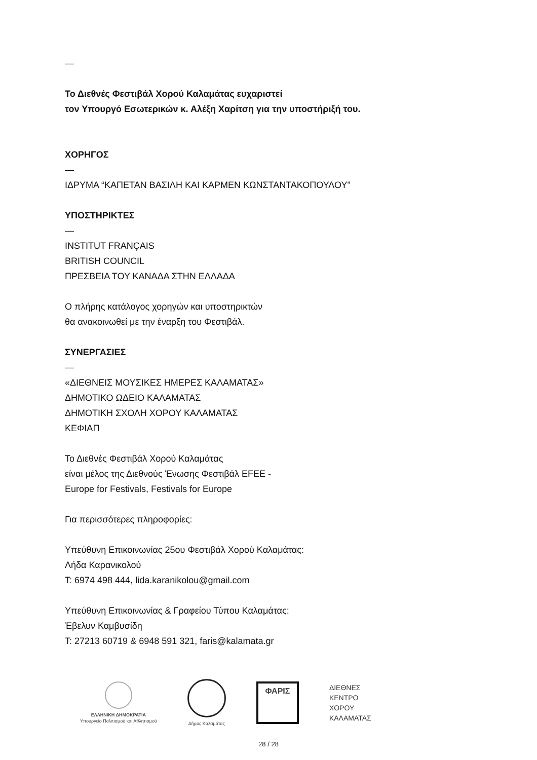—
Το Διεθνές Φεστιβάλ Χορού Καλαμάτας ευχαριστεί
τον Υπουργό Εσωτερικών κ. Αλέξη Χαρίτση για την υποστήριξή του.
ΧΟΡΗΓΟΣ
—
ΙΔΡΥΜΑ “ΚΑΠΕΤΑΝ ΒΑΣΙΛΗ ΚΑΙ ΚΑΡΜΕΝ ΚΩΝΣΤΑΝΤΑΚΟΠΟΥΛΟΥ”
ΥΠΟΣΤΗΡΙΚΤΕΣ
—
INSTITUT FRANÇAIS
BRITISH COUNCIL
ΠΡΕΣΒΕΙΑ ΤΟΥ ΚΑΝΑΔΑ ΣΤΗΝ ΕΛΛΑΔΑ
Ο πλήρης κατάλογος χορηγών και υποστηρικτών
θα ανακοινωθεί με την έναρξη του Φεστιβάλ.
ΣΥΝΕΡΓΑΣΙΕΣ
—
«ΔΙΕΘΝΕΙΣ ΜΟΥΣΙΚΕΣ ΗΜΕΡΕΣ ΚΑΛΑΜΑΤΑΣ»
ΔΗΜΟΤΙΚΟ ΩΔΕΙΟ ΚΑΛΑΜΑΤΑΣ
ΔΗΜΟΤΙΚΗ ΣΧΟΛΗ ΧΟΡΟΥ ΚΑΛΑΜΑΤΑΣ
ΚΕΦΙΑΠ
Το Διεθνές Φεστιβάλ Χορού Καλαμάτας
είναι μέλος της Διεθνούς Ένωσης Φεστιβάλ EFEE -
Europe for Festivals, Festivals for Europe
Για περισσότερες πληροφορίες:
Υπεύθυνη Επικοινωνίας 25ου Φεστιβάλ Χορού Καλαμάτας:
Λήδα Καρανικολού
Τ: 6974 498 444, lida.karanikolou@gmail.com
Υπεύθυνη Επικοινωνίας & Γραφείου Τύπου Καλαμάτας:
Έβελυν Καμβυσίδη
Τ: 27213 60719 & 6948 591 321, faris@kalamata.gr
ΕΛΛΗΝΙΚΗ ΔΗΜΟΚΡΑΤΙΑ
Υπουργείο Πολιτισμού και Αθλητισμού
Δήμος Καλαμάτας
ΦΑΡΙΣ
ΔΙΕΘΝΕΣ
ΚΕΝΤΡΟ
ΧΟΡΟΥ
ΚΑΛΑΜΑΤΑΣ
28 / 28